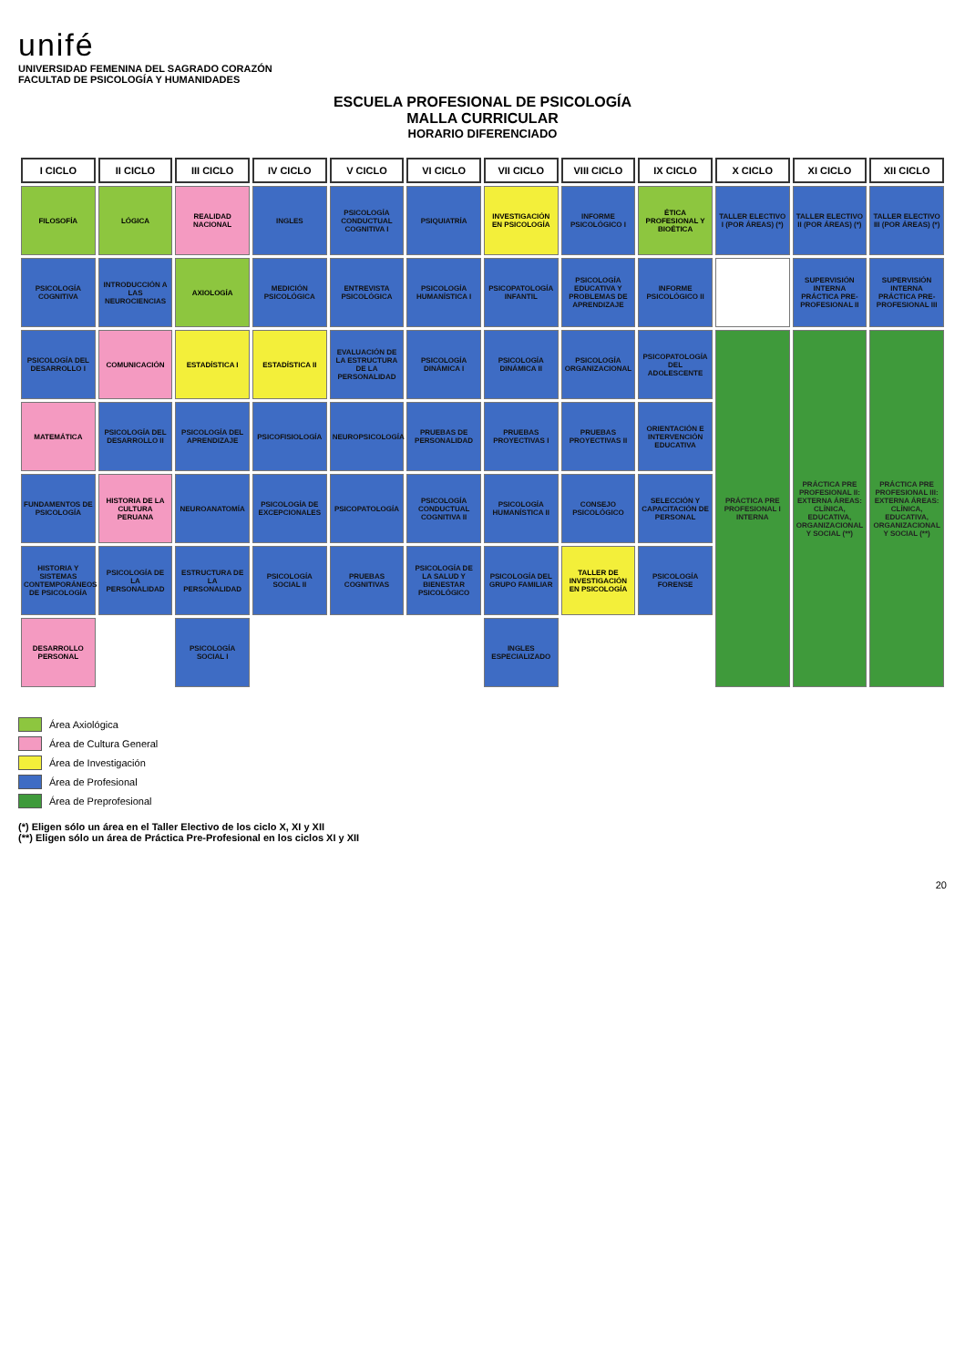unifé
UNIVERSIDAD FEMENINA DEL SAGRADO CORAZÓN
FACULTAD DE PSICOLOGÍA Y HUMANIDADES
ESCUELA PROFESIONAL DE PSICOLOGÍA
MALLA CURRICULAR
HORARIO DIFERENCIADO
| I CICLO | II CICLO | III CICLO | IV CICLO | V CICLO | VI CICLO | VII CICLO | VIII CICLO | IX CICLO | X CICLO | XI CICLO | XII CICLO |
| --- | --- | --- | --- | --- | --- | --- | --- | --- | --- | --- | --- |
| FILOSOFÍA | LÓGICA | REALIDAD NACIONAL | INGLES | PSICOLOGÍA CONDUCTUAL COGNITIVA I | PSIQUIATRÍA | INVESTIGACIÓN EN PSICOLOGÍA | INFORME PSICOLÓGICO I | ÉTICA PROFESIONAL Y BIOÉTICA | TALLER ELECTIVO I (POR ÁREAS) (*) | TALLER ELECTIVO II (POR ÁREAS) (*) | TALLER ELECTIVO III (POR ÁREAS) (*) |
| PSICOLOGÍA COGNITIVA | INTRODUCCIÓN A LAS NEUROCIENCIAS | AXIOLOGÍA | MEDICIÓN PSICOLÓGICA | ENTREVISTA PSICOLÓGICA | PSICOLOGÍA HUMANÍSTICA I | PSICOPATOLOGÍA INFANTIL | PSICOLOGÍA EDUCATIVA Y PROBLEMAS DE APRENDIZAJE | INFORME PSICOLÓGICO II | | SUPERVISIÓN INTERNA PRÁCTICA PRE-PROFESIONAL II | SUPERVISIÓN INTERNA PRÁCTICA PRE-PROFESIONAL III |
| PSICOLOGÍA DEL DESARROLLO I | COMUNICACIÓN | ESTADÍSTICA I | ESTADÍSTICA II | EVALUACIÓN DE LA ESTRUCTURA DE LA PERSONALIDAD | PSICOLOGÍA DINÁMICA I | PSICOLOGÍA DINÁMICA II | PSICOLOGÍA ORGANIZACIONAL | PSICOPATOLOGÍA DEL ADOLESCENTE | PRÁCTICA PRE PROFESIONAL I INTERNA | PRÁCTICA PRE PROFESIONAL II: EXTERNA ÁREAS: CLÍNICA, EDUCATIVA, ORGANIZACIONAL Y SOCIAL (**) | PRÁCTICA PRE PROFESIONAL III: EXTERNA ÁREAS: CLÍNICA, EDUCATIVA, ORGANIZACIONAL Y SOCIAL (**) |
| MATEMÁTICA | PSICOLOGÍA DEL DESARROLLO II | PSICOLOGÍA DEL APRENDIZAJE | PSICOFISIOLOGÍA | NEUROPSICOLOGÍA | PRUEBAS DE PERSONALIDAD | PRUEBAS PROYECTIVAS I | PRUEBAS PROYECTIVAS II | ORIENTACIÓN E INTERVENCIÓN EDUCATIVA | | | |
| FUNDAMENTOS DE PSICOLOGÍA | HISTORIA DE LA CULTURA PERUANA | NEUROANATOMÍA | PSICOLOGÍA DE EXCEPCIONALES | PSICOPATOLOGÍA | PSICOLOGÍA CONDUCTUAL COGNITIVA II | PSICOLOGÍA HUMANÍSTICA II | CONSEJO PSICOLÓGICO | SELECCIÓN Y CAPACITACIÓN DE PERSONAL | | | |
| HISTORIA Y SISTEMAS CONTEMPORÁNEOS DE PSICOLOGÍA | PSICOLOGÍA DE LA PERSONALIDAD | ESTRUCTURA DE LA PERSONALIDAD | PSICOLOGÍA SOCIAL II | PRUEBAS COGNITIVAS | PSICOLOGÍA DE LA SALUD Y BIENESTAR PSICOLÓGICO | PSICOLOGÍA DEL GRUPO FAMILIAR | TALLER DE INVESTIGACIÓN EN PSICOLOGÍA | PSICOLOGÍA FORENSE | | | |
| DESARROLLO PERSONAL | | PSICOLOGÍA SOCIAL I | | | | INGLES ESPECIALIZADO | | | | | |
Área Axiológica
Área de Cultura General
Área de Investigación
Área de Profesional
Área de Preprofesional
(*) Eligen sólo un área en el Taller Electivo de los ciclo X, XI y XII
(**) Eligen sólo un área de Práctica Pre-Profesional en los ciclos XI y XII
20